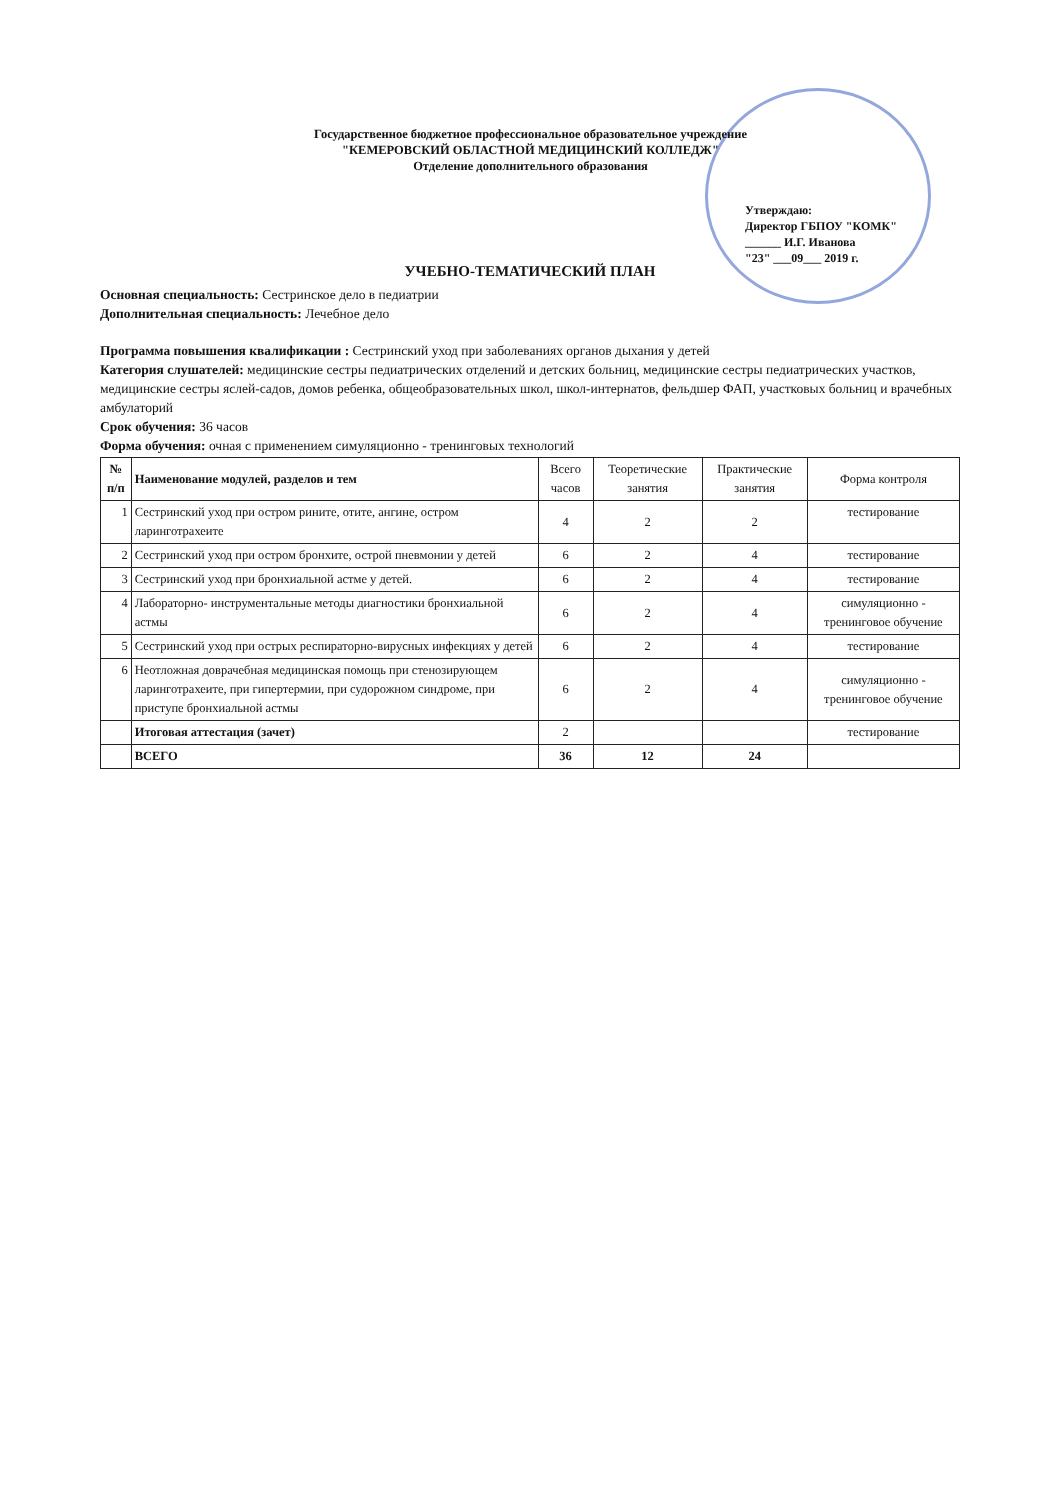Государственное бюджетное профессиональное образовательное учреждение
"КЕМЕРОВСКИЙ ОБЛАСТНОЙ МЕДИЦИНСКИЙ КОЛЛЕДЖ"
Отделение дополнительного образования
Утверждаю:
Директор ГБПОУ "КОМК"
______ И.Г. Иванова
"23" ___09___ 2019 г.
УЧЕБНО-ТЕМАТИЧЕСКИЙ ПЛАН
Основная специальность: Сестринское дело в педиатрии
Дополнительная специальность: Лечебное дело
Программа повышения квалификации : Сестринский уход при заболеваниях органов дыхания у детей
Категория слушателей: медицинские сестры педиатрических отделений и детских больниц, медицинские сестры педиатрических участков, медицинские сестры яслей-садов, домов ребенка, общеобразовательных школ, школ-интернатов, фельдшер ФАП, участковых больниц и врачебных амбулаторий
Срок обучения: 36 часов
Форма обучения: очная с применением симуляционно - тренинговых технологий
| № п/п | Наименование модулей, разделов и тем | Всего часов | Теоретические занятия | Практические занятия | Форма контроля |
| --- | --- | --- | --- | --- | --- |
| 1 | Сестринский уход при остром рините, отите, ангине, остром ларинготрахеите | 4 | 2 | 2 | тестирование |
| 2 | Сестринский уход при остром бронхите, острой пневмонии у детей | 6 | 2 | 4 | тестирование |
| 3 | Сестринский уход при бронхиальной астме у детей. | 6 | 2 | 4 | тестирование |
| 4 | Лабораторно- инструментальные методы диагностики бронхиальной астмы | 6 | 2 | 4 | симуляционно - тренинговое обучение |
| 5 | Сестринский уход при острых респираторно-вирусных инфекциях у детей | 6 | 2 | 4 | тестирование |
| 6 | Неотложная доврачебная медицинская помощь при стенозирующем ларинготрахеите, при гипертермии, при судорожном синдроме, при приступе бронхиальной астмы | 6 | 2 | 4 | симуляционно - тренинговое обучение |
| | Итоговая аттестация (зачет) | 2 | | | тестирование |
| | ВСЕГО | 36 | 12 | 24 | |